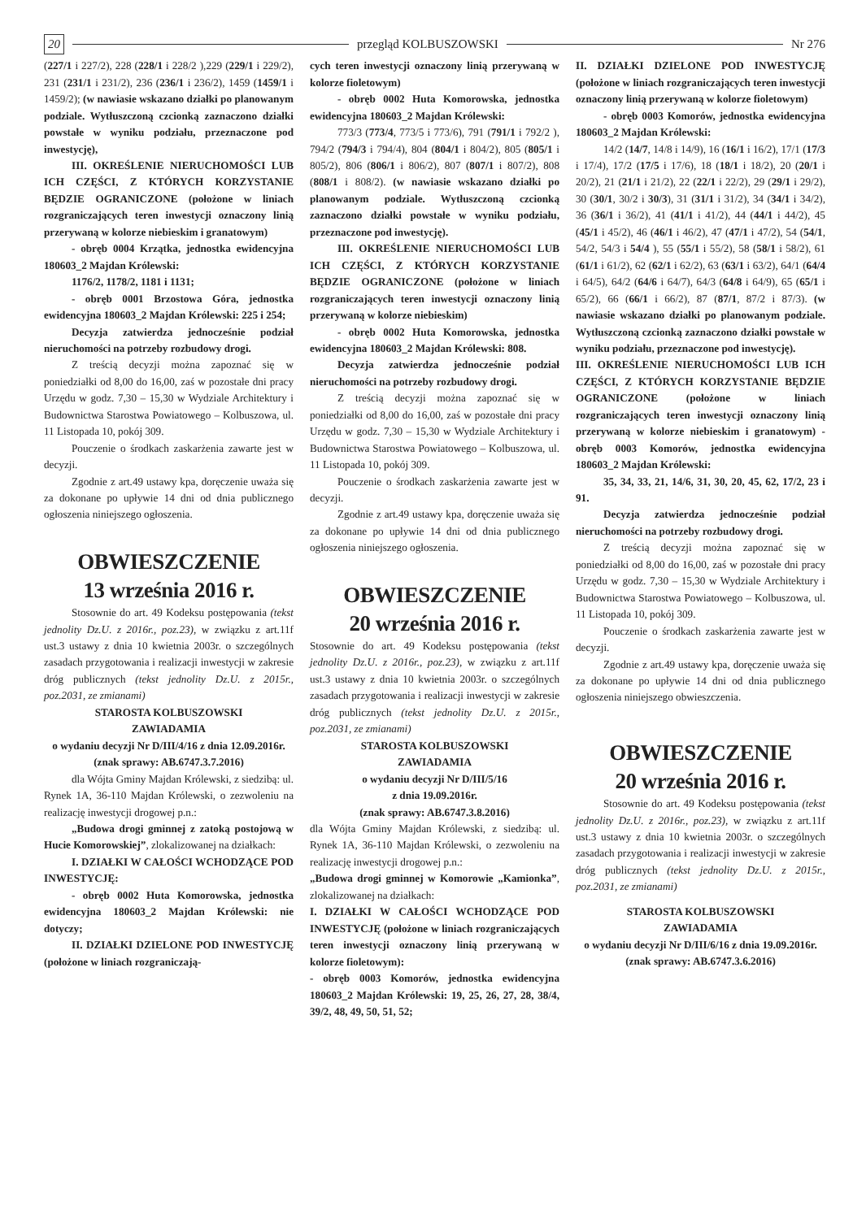20 przegląd KOLBUSZOWSKI Nr 276
(227/1 i 227/2), 228 (228/1 i 228/2 ),229 (229/1 i 229/2), 231 (231/1 i 231/2), 236 (236/1 i 236/2), 1459 (1459/1 i 1459/2); (w nawiasie wskazano działki po planowanym podziale. Wytłuszczoną czcionką zaznaczono działki powstałe w wyniku podziału, przeznaczone pod inwestycję),
III. OKREŚLENIE NIERUCHOMOŚCI LUB ICH CZĘŚCI, Z KTÓRYCH KORZYSTANIE BĘDZIE OGRANICZONE (położone w liniach rozgraniczających teren inwestycji oznaczony linią przerywaną w kolorze niebieskim i granatowym)
- obręb 0004 Krzątka, jednostka ewidencyjna 180603_2 Majdan Królewski:
1176/2, 1178/2, 1181 i 1131;
- obręb 0001 Brzostowa Góra, jednostka ewidencyjna 180603_2 Majdan Królewski: 225 i 254;
Decyzja zatwierdza jednocześnie podział nieruchomości na potrzeby rozbudowy drogi.
Z treścią decyzji można zapoznać się w poniedziałki od 8,00 do 16,00, zaś w pozostałe dni pracy Urzędu w godz. 7,30 – 15,30 w Wydziale Architektury i Budownictwa Starostwa Powiatowego – Kolbuszowa, ul. 11 Listopada 10, pokój 309.
Pouczenie o środkach zaskarżenia zawarte jest w decyzji.
Zgodnie z art.49 ustawy kpa, doręczenie uważa się za dokonane po upływie 14 dni od dnia publicznego ogłoszenia niniejszego ogłoszenia.
OBWIESZCZENIE
13 września 2016 r.
Stosownie do art. 49 Kodeksu postępowania (tekst jednolity Dz.U. z 2016r., poz.23), w związku z art.11f ust.3 ustawy z dnia 10 kwietnia 2003r. o szczególnych zasadach przygotowania i realizacji inwestycji w zakresie dróg publicznych (tekst jednolity Dz.U. z 2015r., poz.2031, ze zmianami)
STAROSTA KOLBUSZOWSKI
ZAWIADAMIA
o wydaniu decyzji Nr D/III/4/16 z dnia 12.09.2016r.
(znak sprawy: AB.6747.3.7.2016)
dla Wójta Gminy Majdan Królewski, z siedzibą: ul. Rynek 1A, 36-110 Majdan Królewski, o zezwoleniu na realizację inwestycji drogowej p.n.:
„Budowa drogi gminnej z zatoką postojową w Hucie Komorowskiej”, zlokalizowanej na działkach:
I. DZIAŁKI W CAŁOŚCI WCHODZĄCE POD INWESTYCJĘ:
- obręb 0002 Huta Komorowska, jednostka ewidencyjna 180603_2 Majdan Królewski: nie dotyczy;
II. DZIAŁKI DZIELONE POD INWESTYCJĘ (położone w liniach rozgraniczają-
cych teren inwestycji oznaczony linią przerywaną w kolorze fioletowym)
- obręb 0002 Huta Komorowska, jednostka ewidencyjna 180603_2 Majdan Królewski:
773/3 (773/4, 773/5 i 773/6), 791 (791/1 i 792/2 ), 794/2 (794/3 i 794/4), 804 (804/1 i 804/2), 805 (805/1 i 805/2), 806 (806/1 i 806/2), 807 (807/1 i 807/2), 808 (808/1 i 808/2). (w nawiasie wskazano działki po planowanym podziale. Wytłuszczoną czcionką zaznaczono działki powstałe w wyniku podziału, przeznaczone pod inwestycję).
III. OKREŚLENIE NIERUCHOMOŚCI LUB ICH CZĘŚCI, Z KTÓRYCH KORZYSTANIE BĘDZIE OGRANICZONE (położone w liniach rozgraniczających teren inwestycji oznaczony linią przerywaną w kolorze niebieskim)
- obręb 0002 Huta Komorowska, jednostka ewidencyjna 180603_2 Majdan Królewski: 808.
Decyzja zatwierdza jednocześnie podział nieruchomości na potrzeby rozbudowy drogi.
Z treścią decyzji można zapoznać się w poniedziałki od 8,00 do 16,00, zaś w pozostałe dni pracy Urzędu w godz. 7,30 – 15,30 w Wydziale Architektury i Budownictwa Starostwa Powiatowego – Kolbuszowa, ul. 11 Listopada 10, pokój 309.
Pouczenie o środkach zaskarżenia zawarte jest w decyzji.
Zgodnie z art.49 ustawy kpa, doręczenie uważa się za dokonane po upływie 14 dni od dnia publicznego ogłoszenia niniejszego ogłoszenia.
OBWIESZCZENIE
20 września 2016 r.
Stosownie do art. 49 Kodeksu postępowania (tekst jednolity Dz.U. z 2016r., poz.23), w związku z art.11f ust.3 ustawy z dnia 10 kwietnia 2003r. o szczególnych zasadach przygotowania i realizacji inwestycji w zakresie dróg publicznych (tekst jednolity Dz.U. z 2015r., poz.2031, ze zmianami)
STAROSTA KOLBUSZOWSKI
ZAWIADAMIA
o wydaniu decyzji Nr D/III/5/16
z dnia 19.09.2016r.
(znak sprawy: AB.6747.3.8.2016)
dla Wójta Gminy Majdan Królewski, z siedzibą: ul. Rynek 1A, 36-110 Majdan Królewski, o zezwoleniu na realizację inwestycji drogowej p.n.:
„Budowa drogi gminnej w Komorowie „Kamionka”, zlokalizowanej na działkach:
I. DZIAŁKI W CAŁOŚCI WCHODZĄCE POD INWESTYCJĘ (położone w liniach rozgraniczających teren inwestycji oznaczony linią przerywaną w kolorze fioletowym):
- obręb 0003 Komorów, jednostka ewidencyjna 180603_2 Majdan Królewski: 19, 25, 26, 27, 28, 38/4, 39/2, 48, 49, 50, 51, 52;
II. DZIAŁKI DZIELONE POD INWESTYCJĘ (położone w liniach rozgraniczających teren inwestycji oznaczony linią przerywaną w kolorze fioletowym)
- obręb 0003 Komorów, jednostka ewidencyjna 180603_2 Majdan Królewski:
14/2 (14/7, 14/8 i 14/9), 16 (16/1 i 16/2), 17/1 (17/3 i 17/4), 17/2 (17/5 i 17/6), 18 (18/1 i 18/2), 20 (20/1 i 20/2), 21 (21/1 i 21/2), 22 (22/1 i 22/2), 29 (29/1 i 29/2), 30 (30/1, 30/2 i 30/3), 31 (31/1 i 31/2), 34 (34/1 i 34/2), 36 (36/1 i 36/2), 41 (41/1 i 41/2), 44 (44/1 i 44/2), 45 (45/1 i 45/2), 46 (46/1 i 46/2), 47 (47/1 i 47/2), 54 (54/1, 54/2, 54/3 i 54/4 ), 55 (55/1 i 55/2), 58 (58/1 i 58/2), 61 (61/1 i 61/2), 62 (62/1 i 62/2), 63 (63/1 i 63/2), 64/1 (64/4 i 64/5), 64/2 (64/6 i 64/7), 64/3 (64/8 i 64/9), 65 (65/1 i 65/2), 66 (66/1 i 66/2), 87 (87/1, 87/2 i 87/3). (w nawiasie wskazano działki po planowanym podziale. Wytłuszczoną czcionką zaznaczono działki powstałe w wyniku podziału, przeznaczone pod inwestycję).
III. OKREŚLENIE NIERUCHOMOŚCI LUB ICH CZĘŚCI, Z KTÓRYCH KORZYSTANIE BĘDZIE OGRANICZONE (położone w liniach rozgraniczających teren inwestycji oznaczony linią przerywaną w kolorze niebieskim i granatowym) - obręb 0003 Komorów, jednostka ewidencyjna 180603_2 Majdan Królewski:
35, 34, 33, 21, 14/6, 31, 30, 20, 45, 62, 17/2, 23 i 91.
Decyzja zatwierdza jednocześnie podział nieruchomości na potrzeby rozbudowy drogi.
Z treścią decyzji można zapoznać się w poniedziałki od 8,00 do 16,00, zaś w pozostałe dni pracy Urzędu w godz. 7,30 – 15,30 w Wydziale Architektury i Budownictwa Starostwa Powiatowego – Kolbuszowa, ul. 11 Listopada 10, pokój 309.
Pouczenie o środkach zaskarżenia zawarte jest w decyzji.
Zgodnie z art.49 ustawy kpa, doręczenie uważa się za dokonane po upływie 14 dni od dnia publicznego ogłoszenia niniejszego obwieszczenia.
OBWIESZCZENIE
20 września 2016 r.
Stosownie do art. 49 Kodeksu postępowania (tekst jednolity Dz.U. z 2016r., poz.23), w związku z art.11f ust.3 ustawy z dnia 10 kwietnia 2003r. o szczególnych zasadach przygotowania i realizacji inwestycji w zakresie dróg publicznych (tekst jednolity Dz.U. z 2015r., poz.2031, ze zmianami)
STAROSTA KOLBUSZOWSKI
ZAWIADAMIA
o wydaniu decyzji Nr D/III/6/16 z dnia 19.09.2016r.
(znak sprawy: AB.6747.3.6.2016)